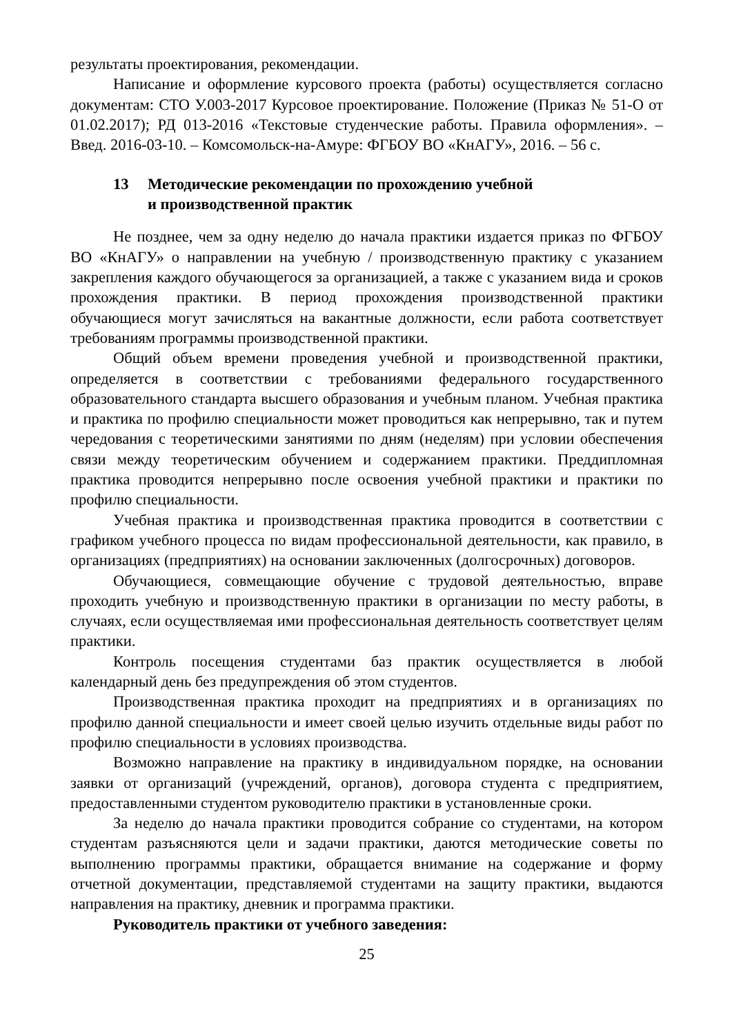результаты проектирования, рекомендации.
Написание и оформление курсового проекта (работы) осуществляется согласно документам: СТО У.003-2017 Курсовое проектирование. Положение (Приказ № 51-О от 01.02.2017); РД 013-2016 «Текстовые студенческие работы. Правила оформления». – Введ. 2016-03-10. – Комсомольск-на-Амуре: ФГБОУ ВО «КнАГУ», 2016. – 56 с.
13 Методические рекомендации по прохождению учебной
и производственной практик
Не позднее, чем за одну неделю до начала практики издается приказ по ФГБОУ ВО «КнАГУ» о направлении на учебную / производственную практику с указанием закрепления каждого обучающегося за организацией, а также с указанием вида и сроков прохождения практики. В период прохождения производственной практики обучающиеся могут зачисляться на вакантные должности, если работа соответствует требованиям программы производственной практики.
Общий объем времени проведения учебной и производственной практики, определяется в соответствии с требованиями федерального государственного образовательного стандарта высшего образования и учебным планом. Учебная практика и практика по профилю специальности может проводиться как непрерывно, так и путем чередования с теоретическими занятиями по дням (неделям) при условии обеспечения связи между теоретическим обучением и содержанием практики. Преддипломная практика проводится непрерывно после освоения учебной практики и практики по профилю специальности.
Учебная практика и производственная практика проводится в соответствии с графиком учебного процесса по видам профессиональной деятельности, как правило, в организациях (предприятиях) на основании заключенных (долгосрочных) договоров.
Обучающиеся, совмещающие обучение с трудовой деятельностью, вправе проходить учебную и производственную практики в организации по месту работы, в случаях, если осуществляемая ими профессиональная деятельность соответствует целям практики.
Контроль посещения студентами баз практик осуществляется в любой календарный день без предупреждения об этом студентов.
Производственная практика проходит на предприятиях и в организациях по профилю данной специальности и имеет своей целью изучить отдельные виды работ по профилю специальности в условиях производства.
Возможно направление на практику в индивидуальном порядке, на основании заявки от организаций (учреждений, органов), договора студента с предприятием, предоставленными студентом руководителю практики в установленные сроки.
За неделю до начала практики проводится собрание со студентами, на котором студентам разъясняются цели и задачи практики, даются методические советы по выполнению программы практики, обращается внимание на содержание и форму отчетной документации, представляемой студентами на защиту практики, выдаются направления на практику, дневник и программа практики.
Руководитель практики от учебного заведения:
25